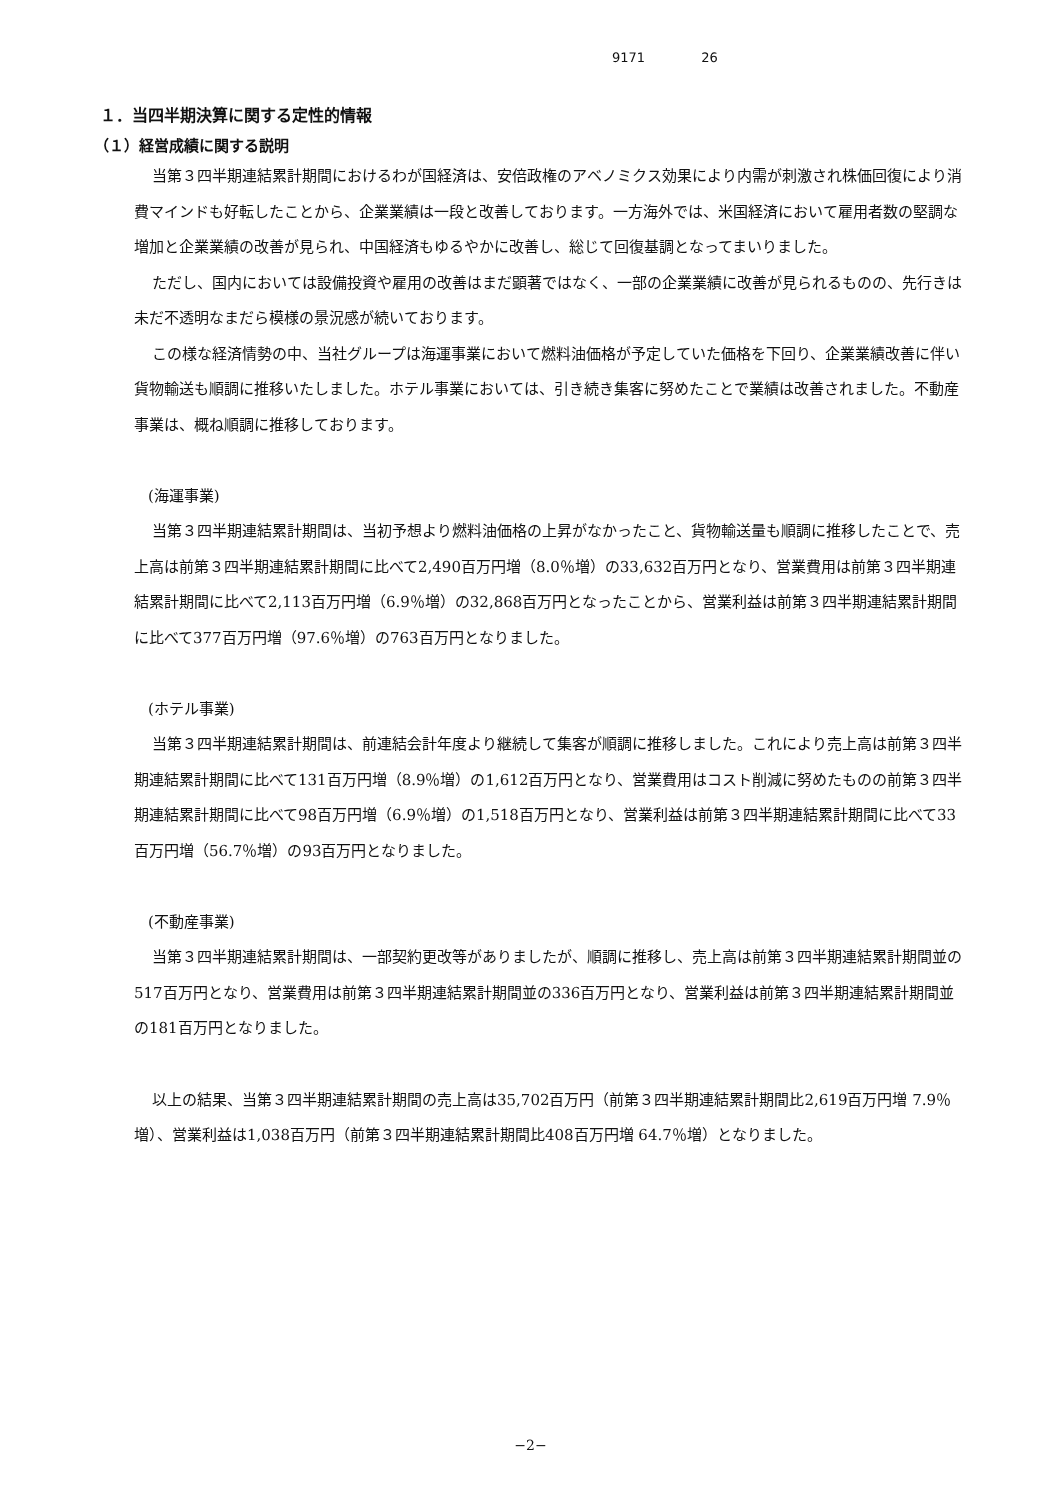9171 26
１．当四半期決算に関する定性的情報
（１）経営成績に関する説明
当第３四半期連結累計期間におけるわが国経済は、安倍政権のアベノミクス効果により内需が刺激され株価回復により消費マインドも好転したことから、企業業績は一段と改善しております。一方海外では、米国経済において雇用者数の堅調な増加と企業業績の改善が見られ、中国経済もゆるやかに改善し、総じて回復基調となってまいりました。
ただし、国内においては設備投資や雇用の改善はまだ顕著ではなく、一部の企業業績に改善が見られるものの、先行きは未だ不透明なまだら模様の景況感が続いております。
この様な経済情勢の中、当社グループは海運事業において燃料油価格が予定していた価格を下回り、企業業績改善に伴い貨物輸送も順調に推移いたしました。ホテル事業においては、引き続き集客に努めたことで業績は改善されました。不動産事業は、概ね順調に推移しております。
(海運事業)
当第３四半期連結累計期間は、当初予想より燃料油価格の上昇がなかったこと、貨物輸送量も順調に推移したことで、売上高は前第３四半期連結累計期間に比べて2,490百万円増（8.0％増）の33,632百万円となり、営業費用は前第３四半期連結累計期間に比べて2,113百万円増（6.9％増）の32,868百万円となったことから、営業利益は前第３四半期連結累計期間に比べて377百万円増（97.6％増）の763百万円となりました。
(ホテル事業)
当第３四半期連結累計期間は、前連結会計年度より継続して集客が順調に推移しました。これにより売上高は前第３四半期連結累計期間に比べて131百万円増（8.9％増）の1,612百万円となり、営業費用はコスト削減に努めたものの前第３四半期連結累計期間に比べて98百万円増（6.9％増）の1,518百万円となり、営業利益は前第３四半期連結累計期間に比べて33百万円増（56.7％増）の93百万円となりました。
(不動産事業)
当第３四半期連結累計期間は、一部契約更改等がありましたが、順調に推移し、売上高は前第３四半期連結累計期間並の517百万円となり、営業費用は前第３四半期連結累計期間並の336百万円となり、営業利益は前第３四半期連結累計期間並の181百万円となりました。
以上の結果、当第３四半期連結累計期間の売上高は35,702百万円（前第３四半期連結累計期間比2,619百万円増 7.9％増）、営業利益は1,038百万円（前第３四半期連結累計期間比408百万円増 64.7％増）となりました。
−2−